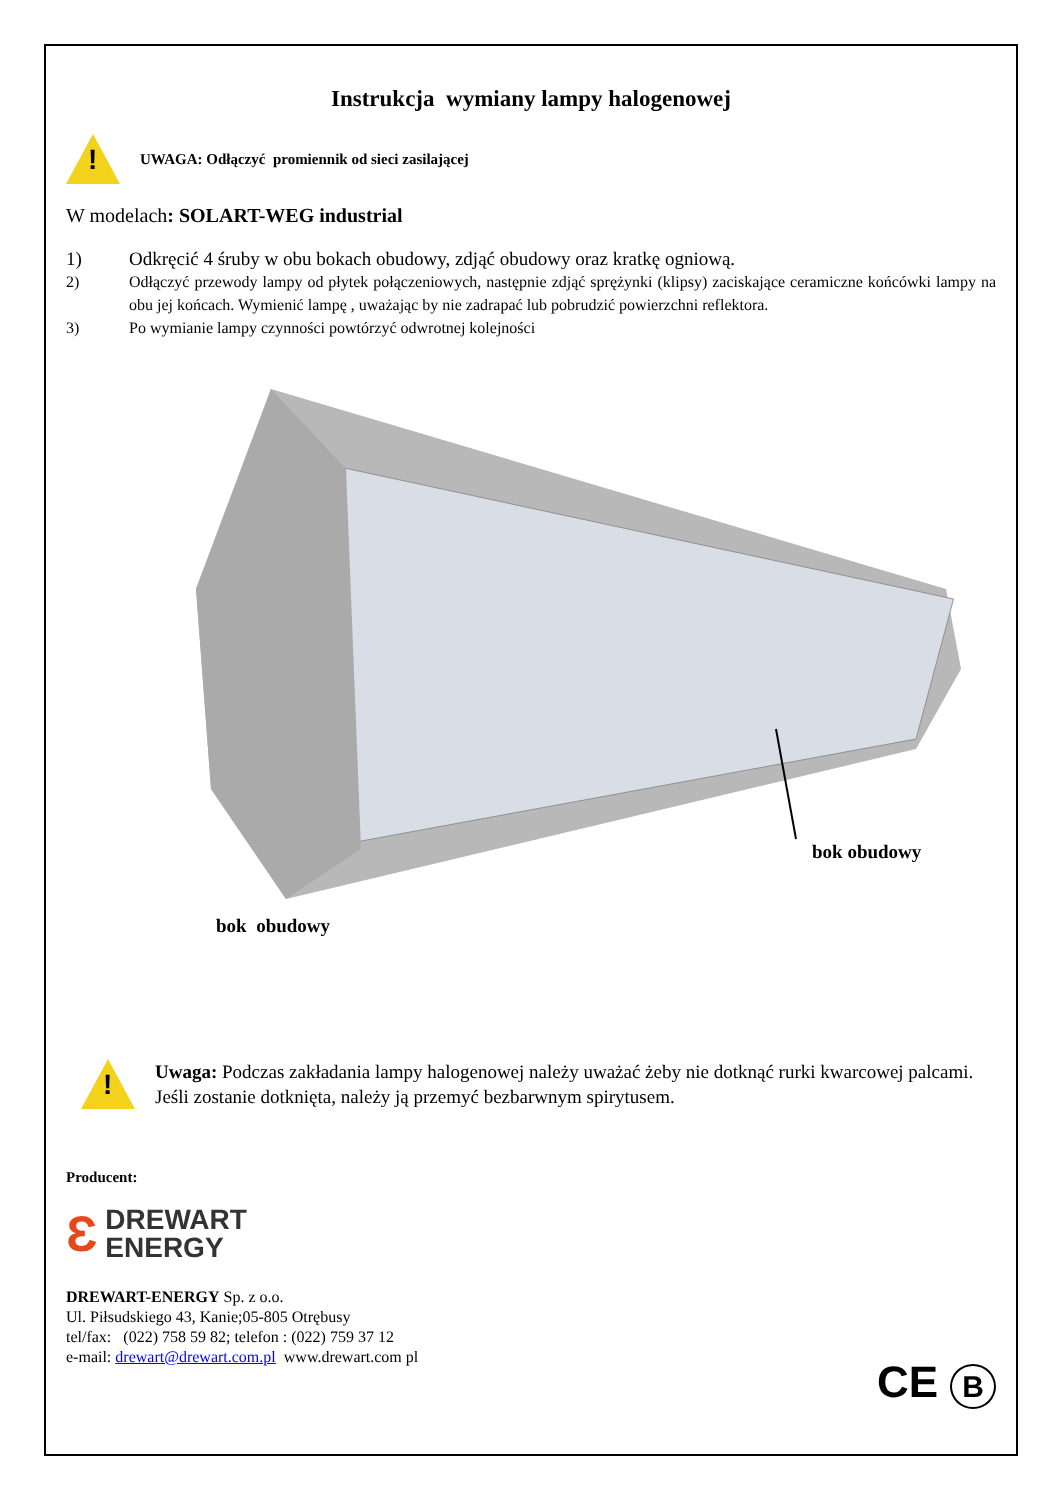Instrukcja wymiany lampy halogenowej
!
UWAGA: Odłączyć promiennik od sieci zasilającej
W modelach: SOLART-WEG industrial
1) Odkręcić 4 śruby w obu bokach obudowy, zdjąć obudowy oraz kratkę ogniową.
2) Odłączyć przewody lampy od płytek połączeniowych, następnie zdjąć sprężynki (klipsy) zaciskające ceramiczne końcówki lampy na obu jej końcach. Wymienić lampę , uważając by nie zadrapać lub pobrudzić powierzchni reflektora.
3) Po wymianie lampy czynności powtórzyć odwrotnej kolejności
bok obudowy
bok obudowy
!
Uwaga: Podczas zakładania lampy halogenowej należy uważać żeby nie dotknąć rurki kwarcowej palcami. Jeśli zostanie dotknięta, należy ją przemyć bezbarwnym spirytusem.
Producent:
Ɛ DREWART
ENERGY
DREWART-ENERGY Sp. z o.o.
Ul. Piłsudskiego 43, Kanie;05-805 Otrębusy
tel/fax: (022) 758 59 82; telefon : (022) 759 37 12
e-mail: drewart@drewart.com.pl www.drewart.com pl
CE B